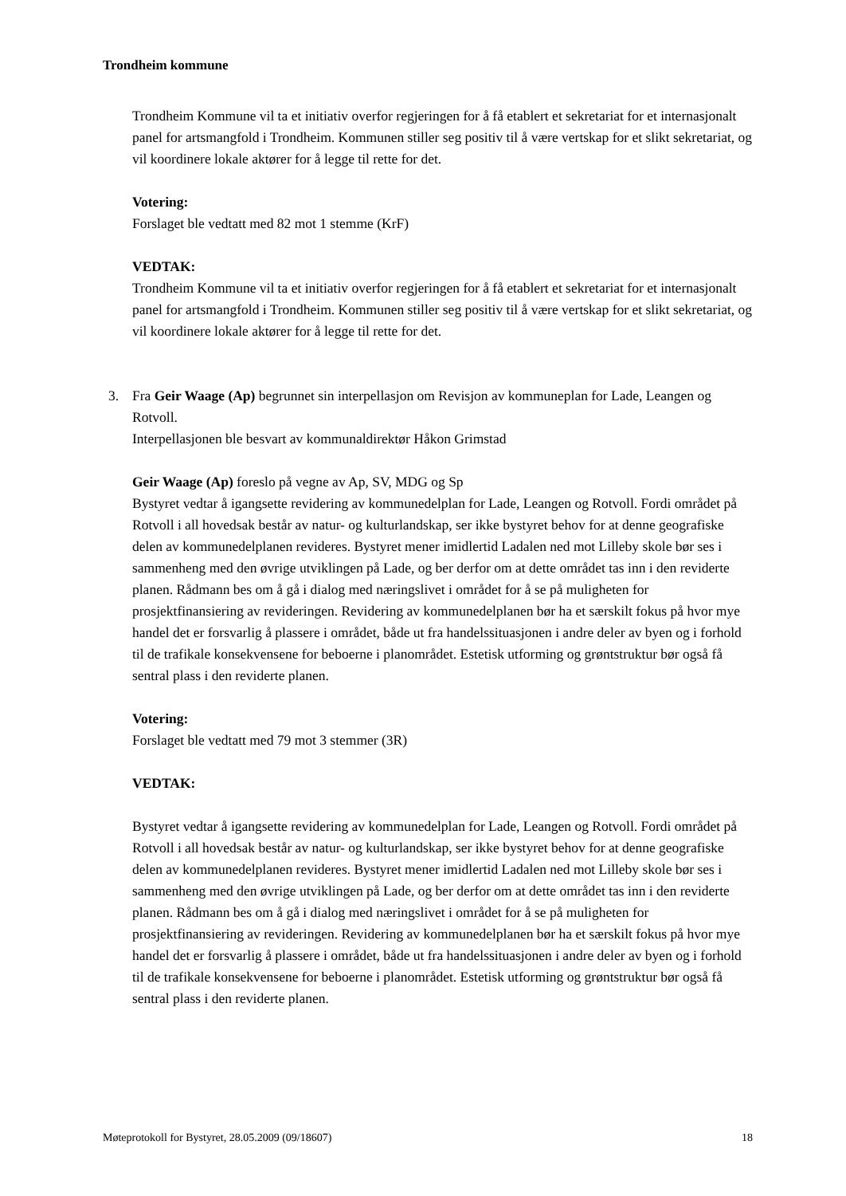Trondheim kommune
Trondheim Kommune vil ta et initiativ overfor regjeringen for å få etablert et sekretariat for et internasjonalt panel for artsmangfold i Trondheim. Kommunen stiller seg positiv til å være vertskap for et slikt sekretariat, og vil koordinere lokale aktører for å legge til rette for det.
Votering:
Forslaget ble vedtatt med 82 mot 1 stemme (KrF)
VEDTAK:
Trondheim Kommune vil ta et initiativ overfor regjeringen for å få etablert et sekretariat for et internasjonalt panel for artsmangfold i Trondheim. Kommunen stiller seg positiv til å være vertskap for et slikt sekretariat, og vil koordinere lokale aktører for å legge til rette for det.
3. Fra Geir Waage (Ap) begrunnet sin interpellasjon om Revisjon av kommuneplan for Lade, Leangen og Rotvoll.
Interpellasjonen ble besvart av kommunaldirektør Håkon Grimstad
Geir Waage (Ap) foreslo på vegne av Ap, SV, MDG og Sp
Bystyret vedtar å igangsette revidering av kommunedelplan for Lade, Leangen og Rotvoll. Fordi området på Rotvoll i all hovedsak består av natur- og kulturlandskap, ser ikke bystyret behov for at denne geografiske delen av kommunedelplanen revideres. Bystyret mener imidlertid Ladalen ned mot Lilleby skole bør ses i sammenheng med den øvrige utviklingen på Lade, og ber derfor om at dette området tas inn i den reviderte planen. Rådmann bes om å gå i dialog med næringslivet i området for å se på muligheten for prosjektfinansiering av revideringen. Revidering av kommunedelplanen bør ha et særskilt fokus på hvor mye handel det er forsvarlig å plassere i området, både ut fra handelssituasjonen i andre deler av byen og i forhold til de trafikale konsekvensene for beboerne i planområdet. Estetisk utforming og grøntstruktur bør også få sentral plass i den reviderte planen.
Votering:
Forslaget ble vedtatt med 79 mot 3 stemmer (3R)
VEDTAK:
Bystyret vedtar å igangsette revidering av kommunedelplan for Lade, Leangen og Rotvoll. Fordi området på Rotvoll i all hovedsak består av natur- og kulturlandskap, ser ikke bystyret behov for at denne geografiske delen av kommunedelplanen revideres. Bystyret mener imidlertid Ladalen ned mot Lilleby skole bør ses i sammenheng med den øvrige utviklingen på Lade, og ber derfor om at dette området tas inn i den reviderte planen. Rådmann bes om å gå i dialog med næringslivet i området for å se på muligheten for prosjektfinansiering av revideringen. Revidering av kommunedelplanen bør ha et særskilt fokus på hvor mye handel det er forsvarlig å plassere i området, både ut fra handelssituasjonen i andre deler av byen og i forhold til de trafikale konsekvensene for beboerne i planområdet. Estetisk utforming og grøntstruktur bør også få sentral plass i den reviderte planen.
Møteprotokoll for Bystyret, 28.05.2009 (09/18607) 18